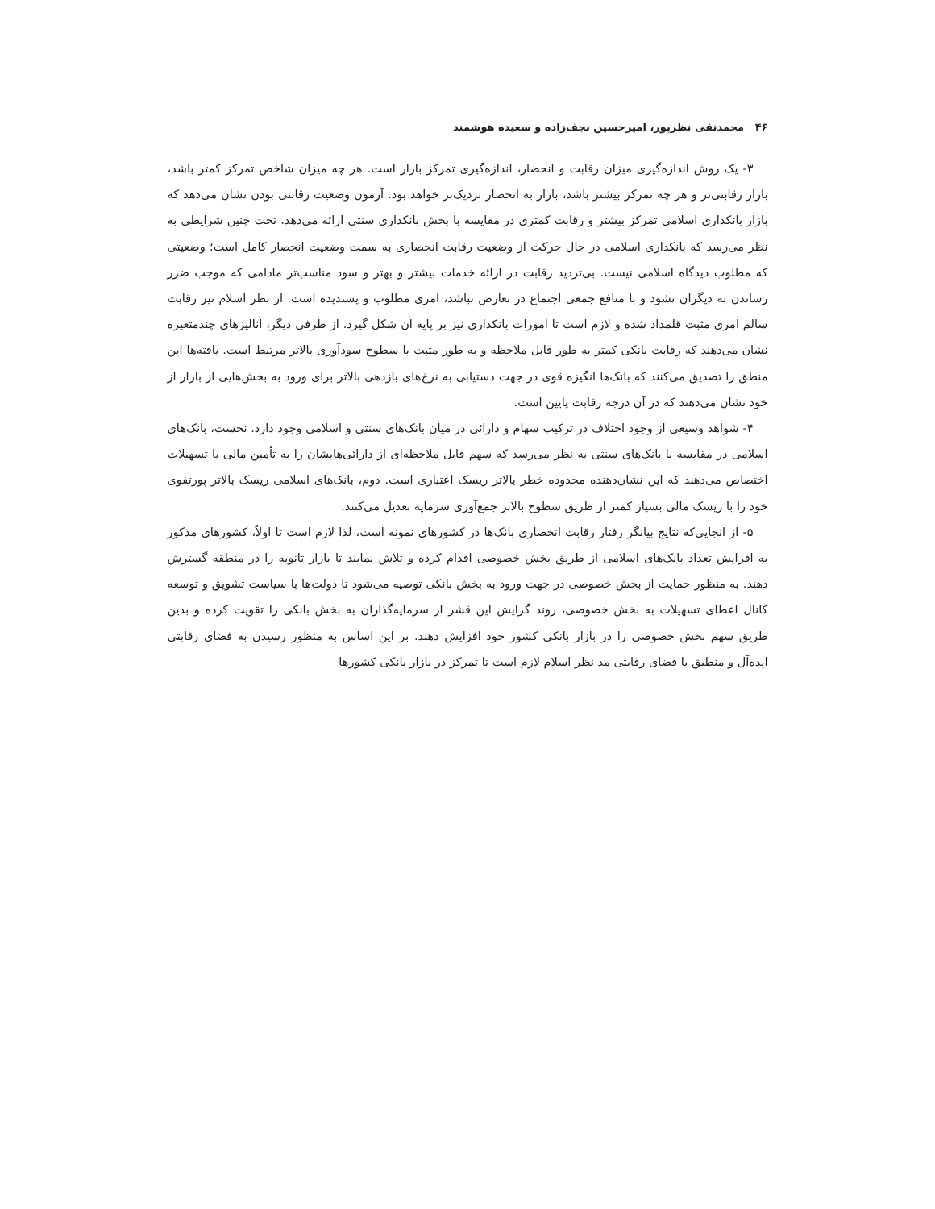۴۶ محمدتقی نظرپور، امیرحسین نجف‌زاده و سعیده هوشمند
۳- یک روش اندازه‌گیری میزان رقابت و انحصار، اندازه‌گیری تمرکز بازار است. هر چه میزان شاخص تمرکز کمتر باشد، بازار رقابتی‌تر و هر چه تمرکز بیشتر باشد، بازار به انحصار نزدیک‌تر خواهد بود. آزمون وضعیت رقابتی بودن نشان می‌دهد که بازار بانکداری اسلامی تمرکز بیشتر و رقابت کمتری در مقایسه با بخش بانکداری سنتی ارائه می‌دهد. تحت چنین شرایطی به نظر می‌رسد که بانکداری اسلامی در حال حرکت از وضعیت رقابت انحصاری به سمت وضعیت انحصار کامل است؛ وضعیتی که مطلوب دیدگاه اسلامی نیست. بی‌تردید رقابت در ارائه خدمات بیشتر و بهتر و سود مناسب‌تر مادامی که موجب ضرر رساندن به دیگران نشود و با منافع جمعی اجتماع در تعارض نباشد، امری مطلوب و پسندیده است. از نظر اسلام نیز رقابت سالم امری مثبت قلمداد شده و لازم است تا امورات بانکداری نیز بر پایه آن شکل گیرد. از طرفی دیگر، آنالیزهای چندمتغیره نشان می‌دهند که رقابت بانکی کمتر به طور قابل ملاحظه و به طور مثبت با سطوح سودآوری بالاتر مرتبط است. یافته‌ها این منطق را تصدیق می‌کنند که بانک‌ها انگیزه قوی در جهت دستیابی به نرخ‌های بازدهی بالاتر برای ورود به بخش‌هایی از بازار از خود نشان می‌دهند که در آن درجه رقابت پایین است.
۴- شواهد وسیعی از وجود اختلاف در ترکیب سهام و دارائی در میان بانک‌های سنتی و اسلامی وجود دارد. نخست، بانک‌های اسلامی در مقایسه با بانک‌های سنتی به نظر می‌رسد که سهم قابل ملاحظه‌ای از دارائی‌هایشان را به تأمین مالی یا تسهیلات اختصاص می‌دهند که این نشان‌دهنده محدوده خطر بالاتر ریسک اعتباری است. دوم، بانک‌های اسلامی ریسک بالاتر پورتفوی خود را با ریسک مالی بسیار کمتر از طریق سطوح بالاتر جمع‌آوری سرمایه تعدیل می‌کنند.
۵- از آنجایی‌که نتایج بیانگر رفتار رقابت انحصاری بانک‌ها در کشورهای نمونه است، لذا لازم است تا اولاً، کشورهای مذکور به افزایش تعداد بانک‌های اسلامی از طریق بخش خصوصی اقدام کرده و تلاش نمایند تا بازار ثانویه را در منطقه گسترش دهند. به منظور حمایت از بخش خصوصی در جهت ورود به بخش بانکی توصیه می‌شود تا دولت‌ها با سیاست تشویق و توسعه کانال اعطای تسهیلات به بخش خصوصی، روند گرایش این قشر از سرمایه‌گذاران به بخش بانکی را تقویت کرده و بدین طریق سهم بخش خصوصی را در بازار بانکی کشور خود افزایش دهند. بر این اساس به منظور رسیدن به فضای رقابتی ایده‌آل و منطبق با فضای رقابتی مد نظر اسلام لازم است تا تمرکز در بازار بانکی کشورها